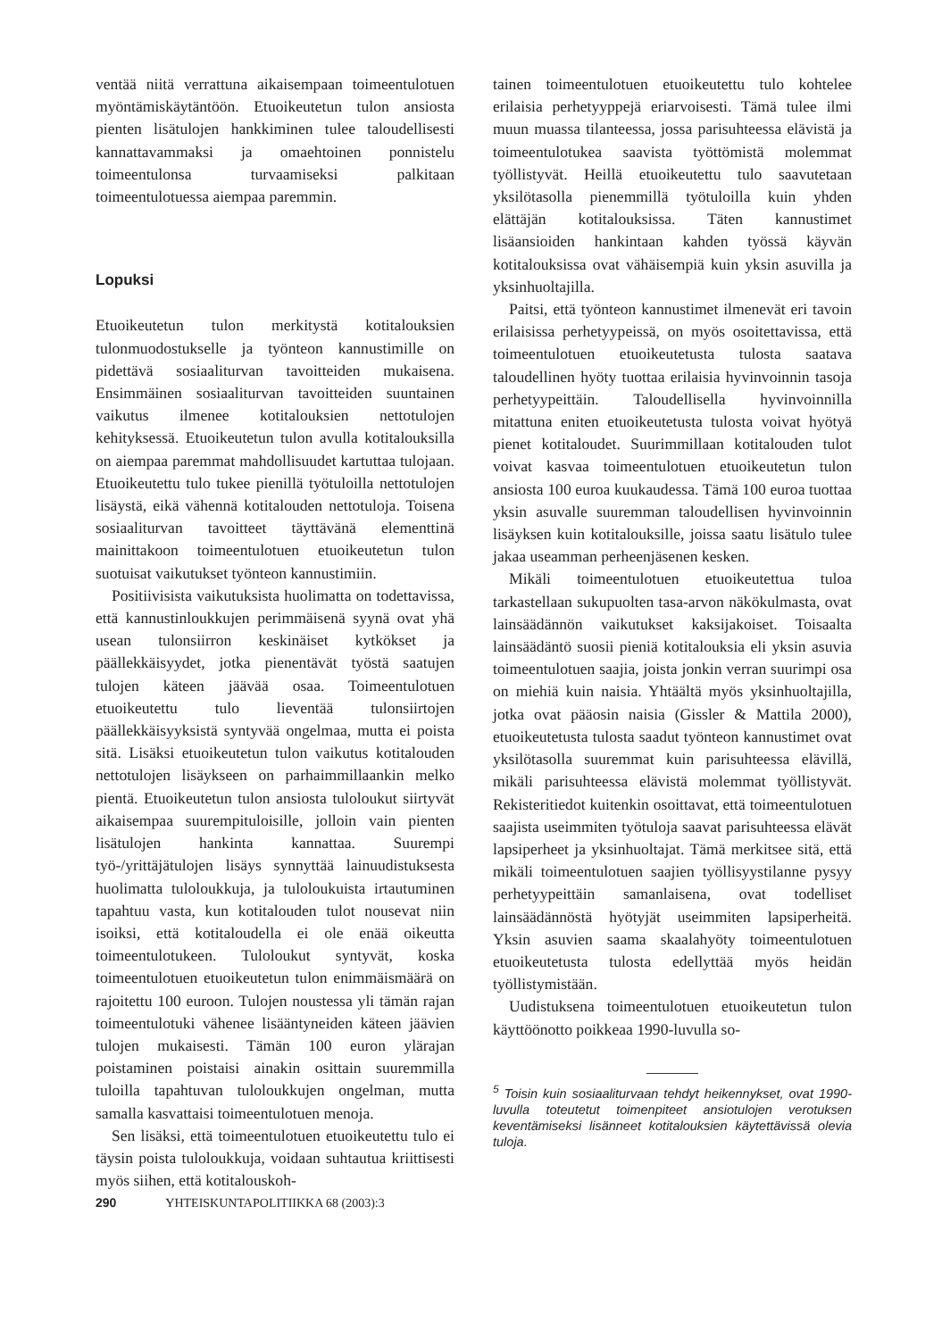ventää niitä verrattuna aikaisempaan toimeentulotuen myöntämiskäytäntöön. Etuoikeutetun tulon ansiosta pienten lisätulojen hankkiminen tulee taloudellisesti kannattavammaksi ja omaehtoinen ponnistelu toimeentulonsa turvaamiseksi palkitaan toimeentulotuessa aiempaa paremmin.
Lopuksi
Etuoikeutetun tulon merkitystä kotitalouksien tulonmuodostukselle ja työnteon kannustimille on pidettävä sosiaaliturvan tavoitteiden mukaisena. Ensimmäinen sosiaaliturvan tavoitteiden suuntainen vaikutus ilmenee kotitalouksien nettotulojen kehityksessä. Etuoikeutetun tulon avulla kotitalouksilla on aiempaa paremmat mahdollisuudet kartuttaa tulojaan. Etuoikeutettu tulo tukee pienillä työtuloilla nettotulojen lisäystä, eikä vähennä kotitalouden nettotuloja. Toisena sosiaaliturvan tavoitteet täyttävänä elementtinä mainittakoon toimeentulotuen etuoikeutetun tulon suotuisat vaikutukset työnteon kannustimiin.
Positiivisista vaikutuksista huolimatta on todettavissa, että kannustinloukkujen perimmäisenä syynä ovat yhä usean tulonsiirron keskinäiset kytkökset ja päällekkäisyydet, jotka pienentävät työstä saatujen tulojen käteen jäävää osaa. Toimeentulotuen etuoikeutettu tulo lieventää tulonsiirtojen päällekkäisyyksistä syntyvää ongelmaa, mutta ei poista sitä. Lisäksi etuoikeutetun tulon vaikutus kotitalouden nettotulojen lisäykseen on parhaimmillaankin melko pientä. Etuoikeutetun tulon ansiosta tuloloukut siirtyvät aikaisempaa suurempituloisille, jolloin vain pienten lisätulojen hankinta kannattaa. Suurempi työ-/yrittäjätulojen lisäys synnyttää lainuudistuksesta huolimatta tuloloukkuja, ja tuloloukuista irtautuminen tapahtuu vasta, kun kotitalouden tulot nousevat niin isoiksi, että kotitaloudella ei ole enää oikeutta toimeentulotukeen. Tuloloukut syntyvät, koska toimeentulotuen etuoikeutetun tulon enimmäismäärä on rajoitettu 100 euroon. Tulojen noustessa yli tämän rajan toimeentulotuki vähenee lisääntyneiden käteen jäävien tulojen mukaisesti. Tämän 100 euron ylärajan poistaminen poistaisi ainakin osittain suuremmilla tuloilla tapahtuvan tuloloukkujen ongelman, mutta samalla kasvattaisi toimeentulotuen menoja.
Sen lisäksi, että toimeentulotuen etuoikeutettu tulo ei täysin poista tuloloukkuja, voidaan suhtautua kriittisesti myös siihen, että kotitalouskoh-
tainen toimeentulotuen etuoikeutettu tulo kohtelee erilaisia perhetyyppejä eriarvoisesti. Tämä tulee ilmi muun muassa tilanteessa, jossa parisuhteessa elävistä ja toimeentulotukea saavista työttömistä molemmat työllistyvät. Heillä etuoikeutettu tulo saavutetaan yksilötasolla pienemmillä työtuloilla kuin yhden elättäjän kotitalouksissa. Täten kannustimet lisäansioiden hankintaan kahden työssä käyvän kotitalouksissa ovat vähäisempiä kuin yksin asuvilla ja yksinhuoltajilla.
Paitsi, että työnteon kannustimet ilmenevät eri tavoin erilaisissa perhetyypeissä, on myös osoitettavissa, että toimeentulotuen etuoikeutetusta tulosta saatava taloudellinen hyöty tuottaa erilaisia hyvinvoinnin tasoja perhetyypeittäin. Taloudellisella hyvinvoinnilla mitattuna eniten etuoikeutetusta tulosta voivat hyötyä pienet kotitaloudet. Suurimmillaan kotitalouden tulot voivat kasvaa toimeentulotuen etuoikeutetun tulon ansiosta 100 euroa kuukaudessa. Tämä 100 euroa tuottaa yksin asuvalle suuremman taloudellisen hyvinvoinnin lisäyksen kuin kotitalouksille, joissa saatu lisätulo tulee jakaa useamman perheenjäsenen kesken.
Mikäli toimeentulotuen etuoikeutettua tuloa tarkastellaan sukupuolten tasa-arvon näkökulmasta, ovat lainsäädännön vaikutukset kaksijakoiset. Toisaalta lainsäädäntö suosii pieniä kotitalouksia eli yksin asuvia toimeentulotuen saajia, joista jonkin verran suurimpi osa on miehiä kuin naisia. Yhtäältä myös yksinhuoltajilla, jotka ovat pääosin naisia (Gissler & Mattila 2000), etuoikeutetusta tulosta saadut työnteon kannustimet ovat yksilötasolla suuremmat kuin parisuhteessa elävillä, mikäli parisuhteessa elävistä molemmat työllistyvät. Rekisteritiedot kuitenkin osoittavat, että toimeentulotuen saajista useimmiten työtuloja saavat parisuhteessa elävät lapsiperheet ja yksinhuoltajat. Tämä merkitsee sitä, että mikäli toimeentulotuen saajien työllisyystilanne pysyy perhetyypeittäin samanlaisena, ovat todelliset lainsäädännöstä hyötyjät useimmiten lapsiperheitä. Yksin asuvien saama skaalahyöty toimeentulotuen etuoikeutetusta tulosta edellyttää myös heidän työllistymistään.
Uudistuksena toimeentulotuen etuoikeutetun tulon käyttöönotto poikkeaa 1990-luvulla so-
<sup>5</sup> Toisin kuin sosiaaliturvaan tehdyt heikennykset, ovat 1990-luvulla toteutetut toimenpiteet ansiotulojen verotuksen keventämiseksi lisänneet kotitalouksien käytettävissä olevia tuloja.
290 YHTEISKUNTAPOLITIIKKA 68 (2003):3